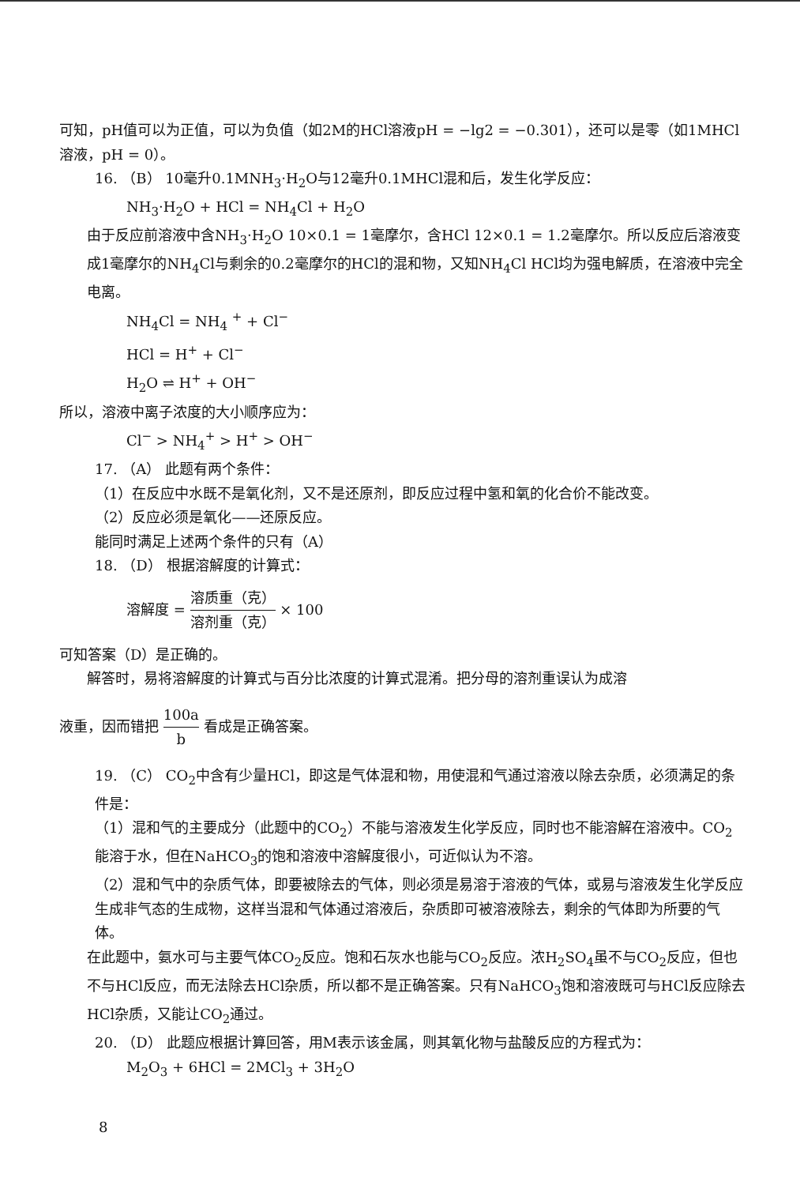可知，pH值可以为正值，可以为负值（如2M的HCl溶液pH = −lg2 = −0.301），还可以是零（如1MHCl溶液，pH = 0）。
16. （B） 10毫升0.1MNH<sub>3</sub>·H<sub>2</sub>O与12毫升0.1MHCl混和后，发生化学反应：
NH<sub>3</sub>·H<sub>2</sub>O + HCl = NH<sub>4</sub>Cl + H<sub>2</sub>O
由于反应前溶液中含NH<sub>3</sub>·H<sub>2</sub>O 10×0.1 = 1毫摩尔，含HCl 12×0.1 = 1.2毫摩尔。所以反应后溶液变成1毫摩尔的NH<sub>4</sub>Cl与剩余的0.2毫摩尔的HCl的混和物，又知NH<sub>4</sub>Cl HCl均为强电解质，在溶液中完全电离。
NH<sub>4</sub>Cl = NH<sub>4</sub> <sup>+</sup> + Cl<sup>−</sup>
HCl = H<sup>+</sup> + Cl<sup>−</sup>
H<sub>2</sub>O ⇌ H<sup>+</sup> + OH<sup>−</sup>
所以，溶液中离子浓度的大小顺序应为：
Cl<sup>−</sup> > NH<sub>4</sub><sup>+</sup> > H<sup>+</sup> > OH<sup>−</sup>
17. （A） 此题有两个条件：
（1）在反应中水既不是氧化剂，又不是还原剂，即反应过程中氢和氧的化合价不能改变。
（2）反应必须是氧化——还原反应。
能同时满足上述两个条件的只有（A）
18. （D） 根据溶解度的计算式：
溶解度 = 溶质重（克） 溶剂重（克） × 100
可知答案（D）是正确的。
解答时，易将溶解度的计算式与百分比浓度的计算式混淆。把分母的溶剂重误认为成溶
液重，因而错把 100a b 看成是正确答案。
19. （C） CO<sub>2</sub>中含有少量HCl，即这是气体混和物，用使混和气通过溶液以除去杂质，必须满足的条件是：
（1）混和气的主要成分（此题中的CO<sub>2</sub>）不能与溶液发生化学反应，同时也不能溶解在溶液中。CO<sub>2</sub>能溶于水，但在NaHCO<sub>3</sub>的饱和溶液中溶解度很小，可近似认为不溶。
（2）混和气中的杂质气体，即要被除去的气体，则必须是易溶于溶液的气体，或易与溶液发生化学反应生成非气态的生成物，这样当混和气体通过溶液后，杂质即可被溶液除去，剩余的气体即为所要的气体。
在此题中，氨水可与主要气体CO<sub>2</sub>反应。饱和石灰水也能与CO<sub>2</sub>反应。浓H<sub>2</sub>SO<sub>4</sub>虽不与CO<sub>2</sub>反应，但也不与HCl反应，而无法除去HCl杂质，所以都不是正确答案。只有NaHCO<sub>3</sub>饱和溶液既可与HCl反应除去HCl杂质，又能让CO<sub>2</sub>通过。
20. （D） 此题应根据计算回答，用M表示该金属，则其氧化物与盐酸反应的方程式为：
M<sub>2</sub>O<sub>3</sub> + 6HCl = 2MCl<sub>3</sub> + 3H<sub>2</sub>O
8